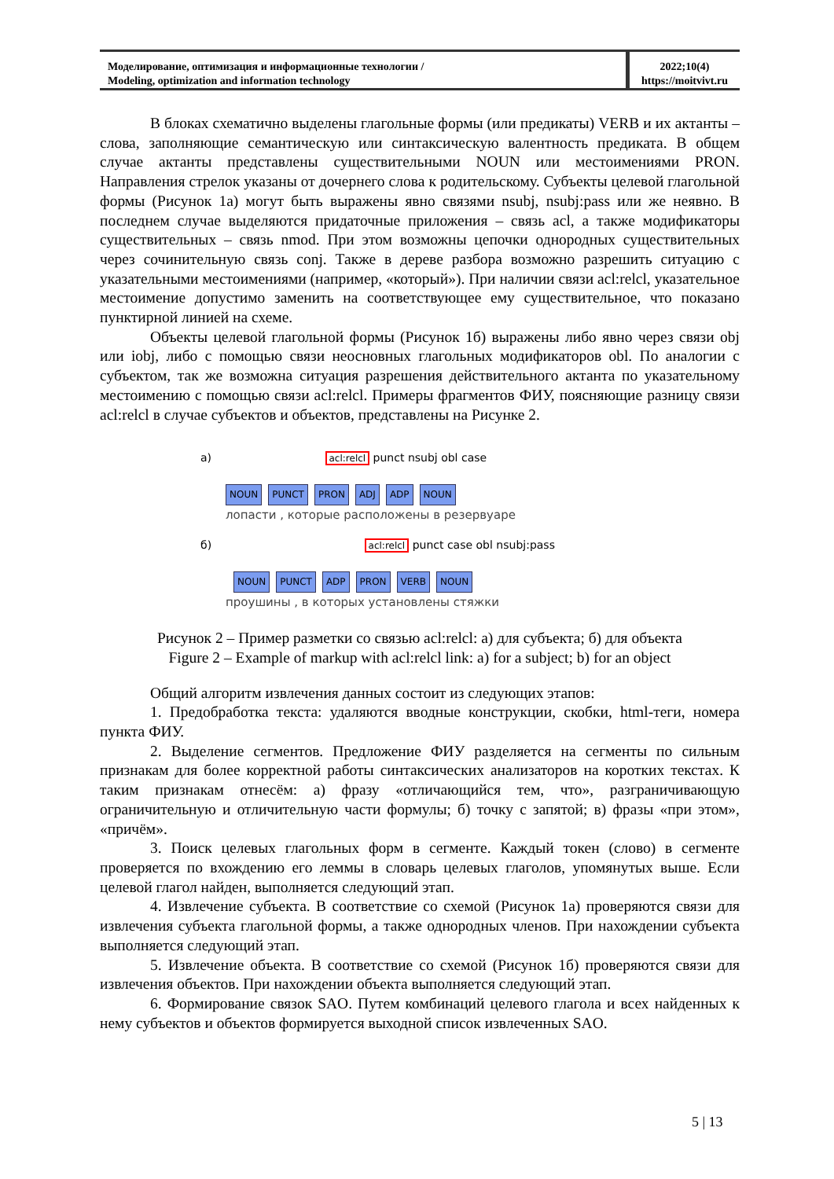Моделирование, оптимизация и информационные технологии /
Modeling, optimization and information technology
2022;10(4)
https://moitvivt.ru
В блоках схематично выделены глагольные формы (или предикаты) VERB и их актанты – слова, заполняющие семантическую или синтаксическую валентность предиката. В общем случае актанты представлены существительными NOUN или местоимениями PRON. Направления стрелок указаны от дочернего слова к родительскому. Субъекты целевой глагольной формы (Рисунок 1а) могут быть выражены явно связями nsubj, nsubj:pass или же неявно. В последнем случае выделяются придаточные приложения – связь acl, а также модификаторы существительных – связь nmod. При этом возможны цепочки однородных существительных через сочинительную связь conj. Также в дереве разбора возможно разрешить ситуацию с указательными местоимениями (например, «который»). При наличии связи acl:relcl, указательное местоимение допустимо заменить на соответствующее ему существительное, что показано пунктирной линией на схеме.
Объекты целевой глагольной формы (Рисунок 1б) выражены либо явно через связи obj или iobj, либо с помощью связи неосновных глагольных модификаторов obl. По аналогии с субъектом, так же возможна ситуация разрешения действительного актанта по указательному местоимению с помощью связи acl:relcl. Примеры фрагментов ФИУ, поясняющие разницу связи acl:relcl в случае субъектов и объектов, представлены на Рисунке 2.
а) acl:relcl punct nsubj obl case
NOUN PUNCT PRON ADJ ADP NOUN
лопасти , которые расположены в резервуаре
б) acl:relcl punct case obl nsubj:pass
NOUN PUNCT ADP PRON VERB NOUN
проушины , в которых установлены стяжки
Рисунок 2 – Пример разметки со связью acl:relcl: а) для субъекта; б) для объекта
Figure 2 – Example of markup with acl:relcl link: a) for a subject; b) for an object
Общий алгоритм извлечения данных состоит из следующих этапов:
1. Предобработка текста: удаляются вводные конструкции, скобки, html-теги, номера пункта ФИУ.
2. Выделение сегментов. Предложение ФИУ разделяется на сегменты по сильным признакам для более корректной работы синтаксических анализаторов на коротких текстах. К таким признакам отнесём: а) фразу «отличающийся тем, что», разграничивающую ограничительную и отличительную части формулы; б) точку с запятой; в) фразы «при этом», «причём».
3. Поиск целевых глагольных форм в сегменте. Каждый токен (слово) в сегменте проверяется по вхождению его леммы в словарь целевых глаголов, упомянутых выше. Если целевой глагол найден, выполняется следующий этап.
4. Извлечение субъекта. В соответствие со схемой (Рисунок 1а) проверяются связи для извлечения субъекта глагольной формы, а также однородных членов. При нахождении субъекта выполняется следующий этап.
5. Извлечение объекта. В соответствие со схемой (Рисунок 1б) проверяются связи для извлечения объектов. При нахождении объекта выполняется следующий этап.
6. Формирование связок SAO. Путем комбинаций целевого глагола и всех найденных к нему субъектов и объектов формируется выходной список извлеченных SAO.
5 | 13